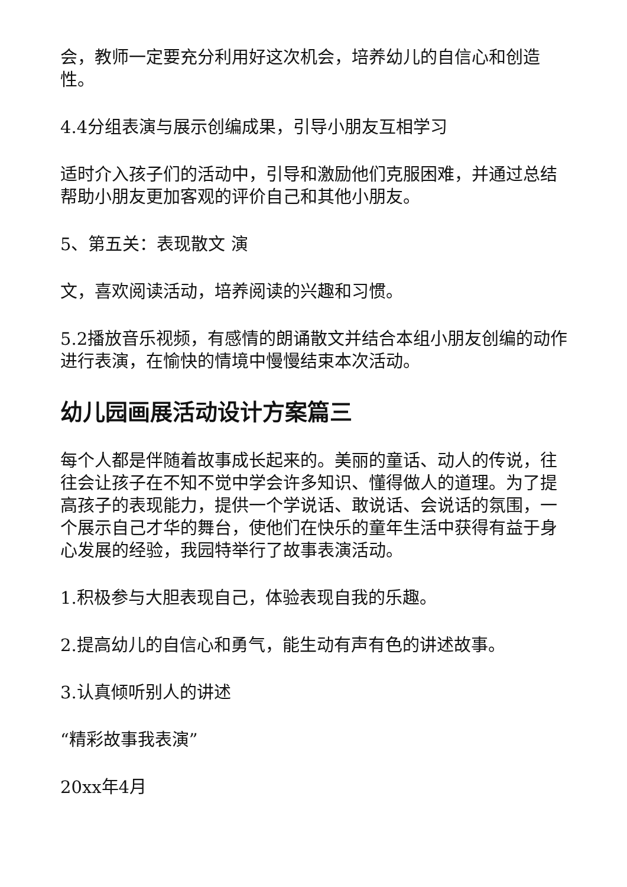会，教师一定要充分利用好这次机会，培养幼儿的自信心和创造性。
4.4分组表演与展示创编成果，引导小朋友互相学习
适时介入孩子们的活动中，引导和激励他们克服困难，并通过总结帮助小朋友更加客观的评价自己和其他小朋友。
5、第五关：表现散文 演
文，喜欢阅读活动，培养阅读的兴趣和习惯。
5.2播放音乐视频，有感情的朗诵散文并结合本组小朋友创编的动作进行表演，在愉快的情境中慢慢结束本次活动。
幼儿园画展活动设计方案篇三
每个人都是伴随着故事成长起来的。美丽的童话、动人的传说，往往会让孩子在不知不觉中学会许多知识、懂得做人的道理。为了提高孩子的表现能力，提供一个学说话、敢说话、会说话的氛围，一个展示自己才华的舞台，使他们在快乐的童年生活中获得有益于身心发展的经验，我园特举行了故事表演活动。
1.积极参与大胆表现自己，体验表现自我的乐趣。
2.提高幼儿的自信心和勇气，能生动有声有色的讲述故事。
3.认真倾听别人的讲述
“精彩故事我表演”
20xx年4月